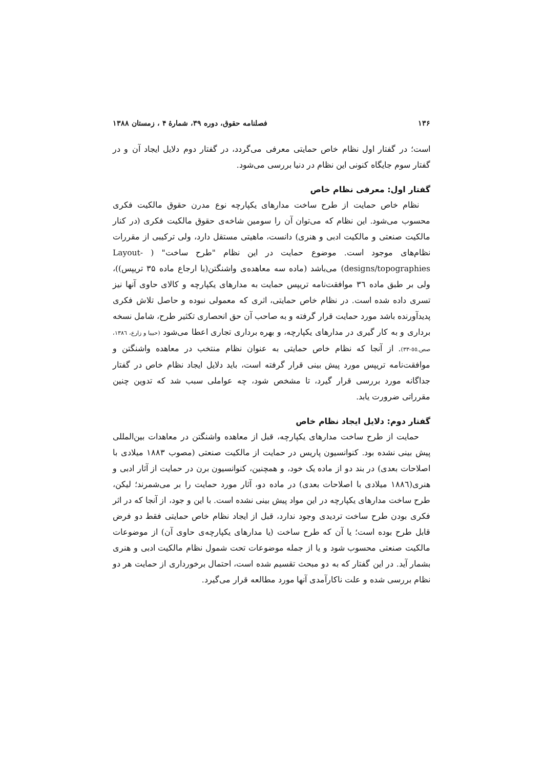۱۳۶ فصلنامه حقوق، دوره ۳۹، شمارهٔ ۴ ، زمستان ۱۳۸۸
است؛ در گفتار اول نظام خاص حمایتی معرفی می‌گردد، در گفتار دوم دلایل ایجاد آن و در گفتار سوم جایگاه کنونی این نظام در دنیا بررسی می‌شود.
گفتار اول: معرفی نظام خاص
نظام خاص حمایت از طرح ساخت مدارهای یکپارچه نوع مدرن حقوق مالکیت فکری محسوب می‌شود. این نظام که می‌توان آن را سومین شاخه‌ی حقوق مالکیت فکری (در کنار مالکیت صنعتی و مالکیت ادبی و هنری) دانست، ماهیتی مستقل دارد، ولی ترکیبی از مقررات نظام‌های موجود است. موضوع حمایت در این نظام "طرح ساخت" ( Layout-designs/topographies) می‌باشد (ماده سه معاهده‌ی واشنگتن(با ارجاع ماده ۳۵ تریپس))، ولی بر طبق ماده ٣٦ موافقت‌نامه تریپس حمایت به مدارهای یکپارچه و کالای حاوی آنها نیز تسری داده شده است. در نظام خاص حمایتی، اثری که معمولی نبوده و حاصل تلاش فکری پدیدآورنده باشد مورد حمایت قرار گرفته و به صاحب آن حق انحصاری تکثیر طرح، شامل نسخه برداری و به کار گیری در مدارهای یکپارچه، و بهره برداری تجاری اعطا می‌شود (حبیبا و زارع، ١٣٨٦، صص.٥٥-٣٣). از آنجا که نظام خاص حمایتی به عنوان نظام منتخب در معاهده واشنگتن و موافقت‌نامه تریپس مورد پیش بینی قرار گرفته است، باید دلایل ایجاد نظام خاص در گفتار جداگانه مورد بررسی قرار گیرد، تا مشخص شود، چه عواملی سبب شد که تدوین چنین مقرراتی ضرورت یابد.
گفتار دوم: دلایل ایجاد نظام خاص
حمایت از طرح ساخت مدارهای یکپارچه، قبل از معاهده واشنگتن در معاهدات بین‌المللی پیش بینی نشده بود. کنوانسیون پاریس در حمایت از مالکیت صنعتی (مصوب ۱۸۸۳ میلادی با اصلاحات بعدی) در بند دو از ماده یک خود، و همچنین، کنوانسیون برن در حمایت از آثار ادبی و هنری(١٨٨٦ میلادی با اصلاحات بعدی) در ماده دو، آثار مورد حمایت را بر می‌شمرند؛ لیکن، طرح ساخت مدارهای یکپارچه در این مواد پیش بینی نشده است. با این و جود، از آنجا که در اثر فکری بودن طرح ساخت تردیدی وجود ندارد، قبل از ایجاد نظام خاص حمایتی فقط دو فرض قابل طرح بوده است؛ یا آن که طرح ساخت (یا مدارهای یکپارچه‌ی حاوی آن) از موضوعات مالکیت صنعتی محسوب شود و یا از جمله موضوعات تحت شمول نظام مالکیت ادبی و هنری بشمار آید. در این گفتار که به دو مبحث تقسیم شده است، احتمال برخورداری از حمایت هر دو نظام بررسی شده و علت ناکارآمدی آنها مورد مطالعه قرار می‌گیرد.